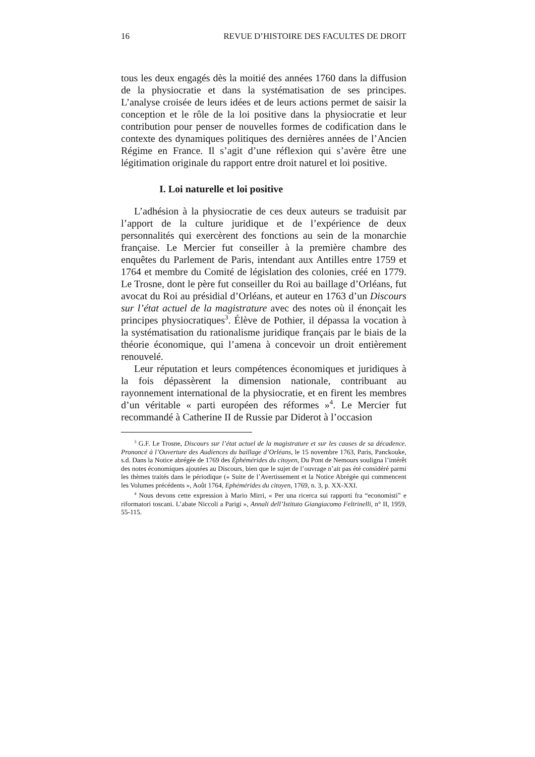16 REVUE D’HISTOIRE DES FACULTES DE DROIT
tous les deux engagés dès la moitié des années 1760 dans la diffusion de la physiocratie et dans la systématisation de ses principes. L’analyse croisée de leurs idées et de leurs actions permet de saisir la conception et le rôle de la loi positive dans la physiocratie et leur contribution pour penser de nouvelles formes de codification dans le contexte des dynamiques politiques des dernières années de l’Ancien Régime en France. Il s’agit d’une réflexion qui s’avère être une légitimation originale du rapport entre droit naturel et loi positive.
I. Loi naturelle et loi positive
L’adhésion à la physiocratie de ces deux auteurs se traduisit par l’apport de la culture juridique et de l’expérience de deux personnalités qui exercèrent des fonctions au sein de la monarchie française. Le Mercier fut conseiller à la première chambre des enquêtes du Parlement de Paris, intendant aux Antilles entre 1759 et 1764 et membre du Comité de législation des colonies, créé en 1779. Le Trosne, dont le père fut conseiller du Roi au baillage d’Orléans, fut avocat du Roi au présidial d’Orléans, et auteur en 1763 d’un Discours sur l’état actuel de la magistrature avec des notes où il énonçait les principes physiocratiques<sup>3</sup>. Élève de Pothier, il dépassa la vocation à la systématisation du rationalisme juridique français par le biais de la théorie économique, qui l’amena à concevoir un droit entièrement renouvelé.
Leur réputation et leurs compétences économiques et juridiques à la fois dépassèrent la dimension nationale, contribuant au rayonnement international de la physiocratie, et en firent les membres d’un véritable « parti européen des réformes »<sup>4</sup>. Le Mercier fut recommandé à Catherine II de Russie par Diderot à l’occasion
<sup>3</sup> G.F. Le Trosne, Discours sur l’état actuel de la magistrature et sur les causes de sa décadence. Prononcé à l’Ouverture des Audiences du baillage d’Orléans, le 15 novembre 1763, Paris, Panckouke, s.d. Dans la Notice abrégée de 1769 des Éphémérides du citoyen, Du Pont de Nemours souligna l’intérêt des notes économiques ajoutées au Discours, bien que le sujet de l’ouvrage n’ait pas été considéré parmi les thèmes traités dans le périodique (« Suite de l’Avertissement et la Notice Abrégée qui commencent les Volumes précédents », Août 1764, Ephémérides du citoyen, 1769, n. 3, p. XX-XXI.
<sup>4</sup> Nous devons cette expression à Mario Mirri, « Per una ricerca sui rapporti fra “economisti” e riformatori toscani. L’abate Niccoli a Parigi », Annali dell’Istituto Giangiacomo Feltrinelli, n° II, 1959, 55-115.